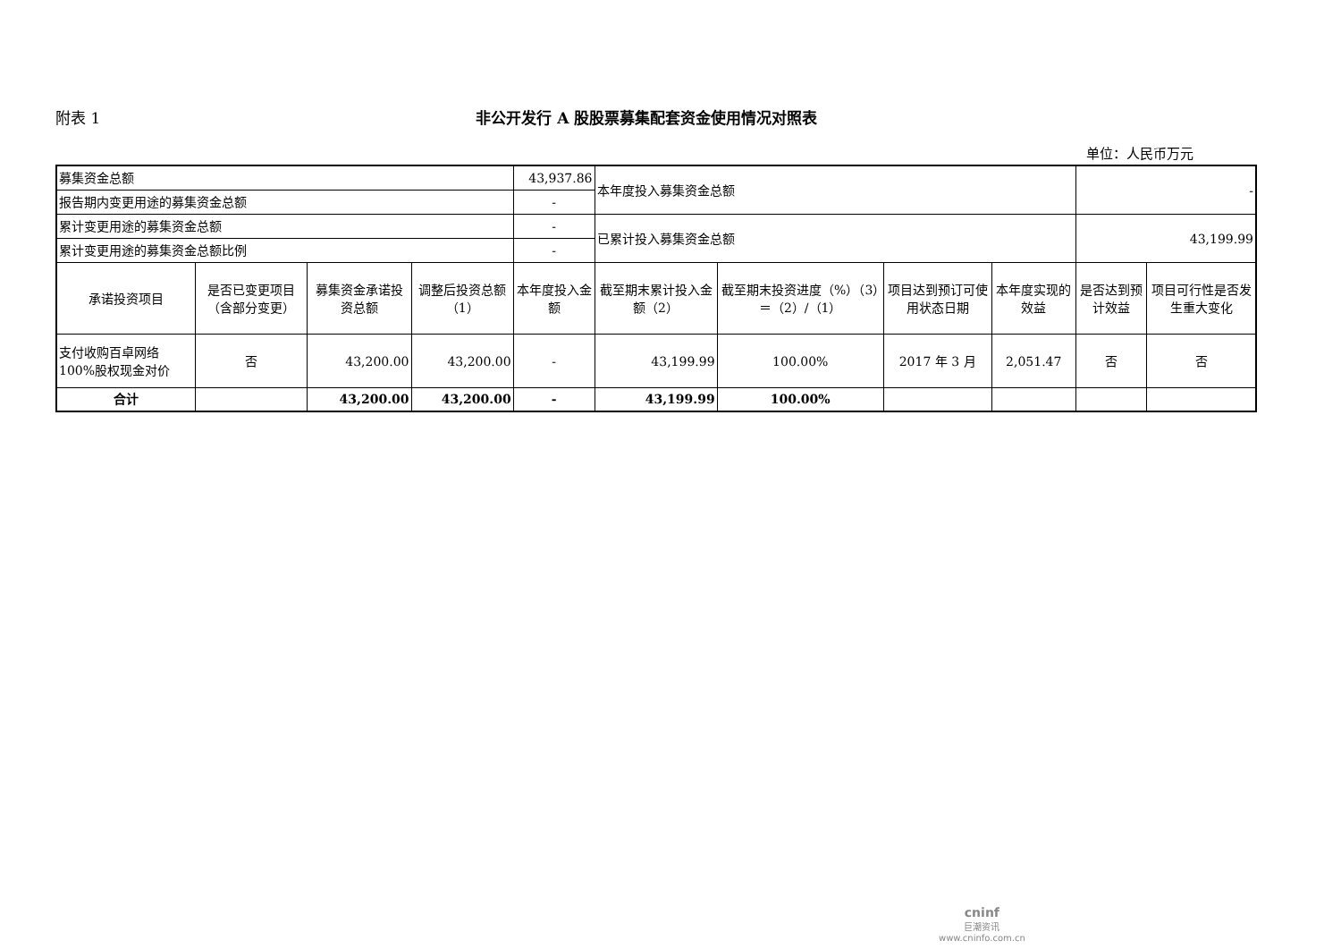附表 1 非公开发行 A 股股票募集配套资金使用情况对照表
单位：人民币万元
| 募集资金总额 | | | | 43,937.86 | 本年度投入募集资金总额 | | | | - | |
| 报告期内变更用途的募集资金总额 | | | | - | | | | | | |
| 累计变更用途的募集资金总额 | | | | - | 已累计投入募集资金总额 | | | | 43,199.99 | |
| 累计变更用途的募集资金总额比例 | | | | - | | | | | | |
| 承诺投资项目 | 是否已变更项目（含部分变更） | 募集资金承诺投资总额 | 调整后投资总额（1） | 本年度投入金额 | 截至期末累计投入金额（2） | 截至期末投资进度（%）（3）＝（2）/（1） | 项目达到预订可使用状态日期 | 本年度实现的效益 | 是否达到预计效益 | 项目可行性是否发生重大变化 |
| 支付收购百卓网络 100%股权现金对价 | 否 | 43,200.00 | 43,200.00 | - | 43,199.99 | 100.00% | 2017 年 3 月 | 2,051.47 | 否 | 否 |
| 合计 | | 43,200.00 | 43,200.00 | - | 43,199.99 | 100.00% | | | | |
cninf
巨潮资讯
www.cninfo.com.cn